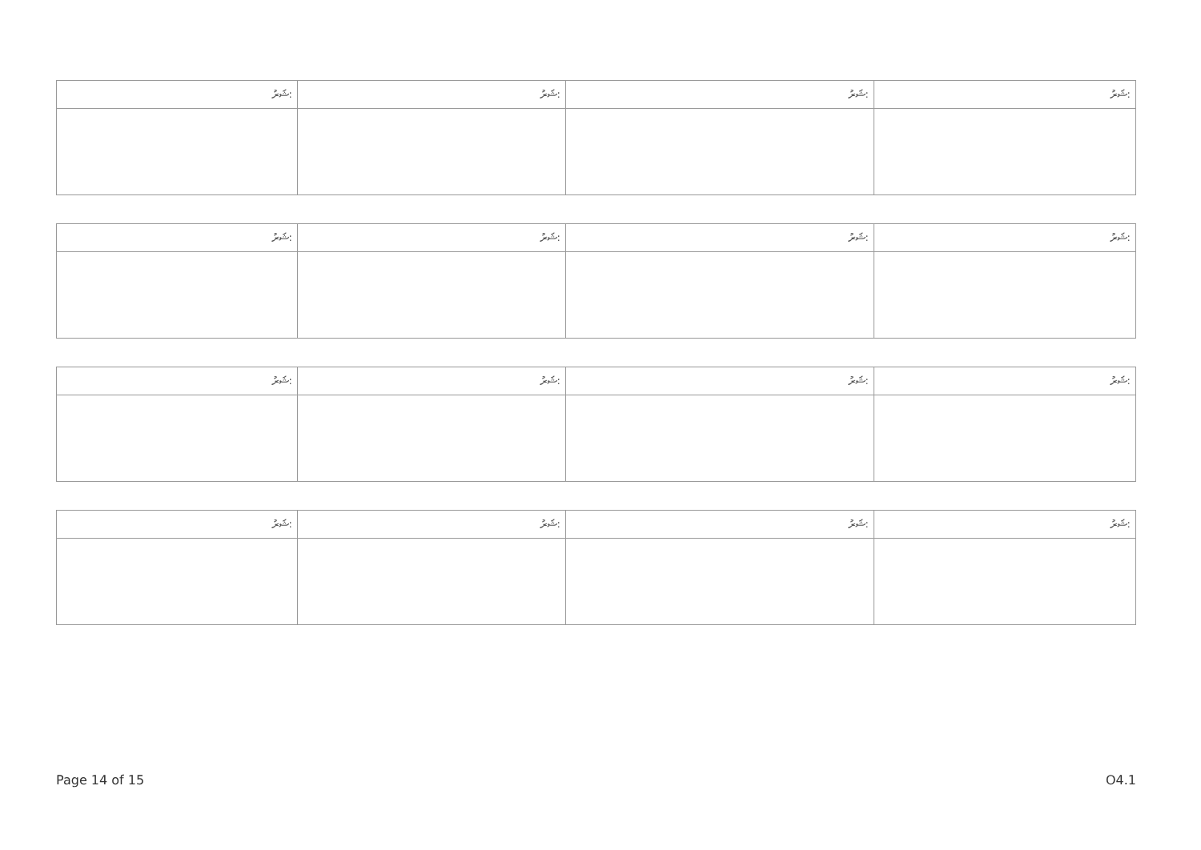| ޝަރު: | ޝަރު: | ޝަރު: | ޝަރު: |
| ޝަރު: | ޝަރު: | ޝަރު: | ޝަރު: |
| ޝަރު: | ޝަރު: | ޝަރު: | ޝަރު: |
| ޝަރު: | ޝަރު: | ޝަރު: | ޝަރު: |
Page 14 of 15 O4.1